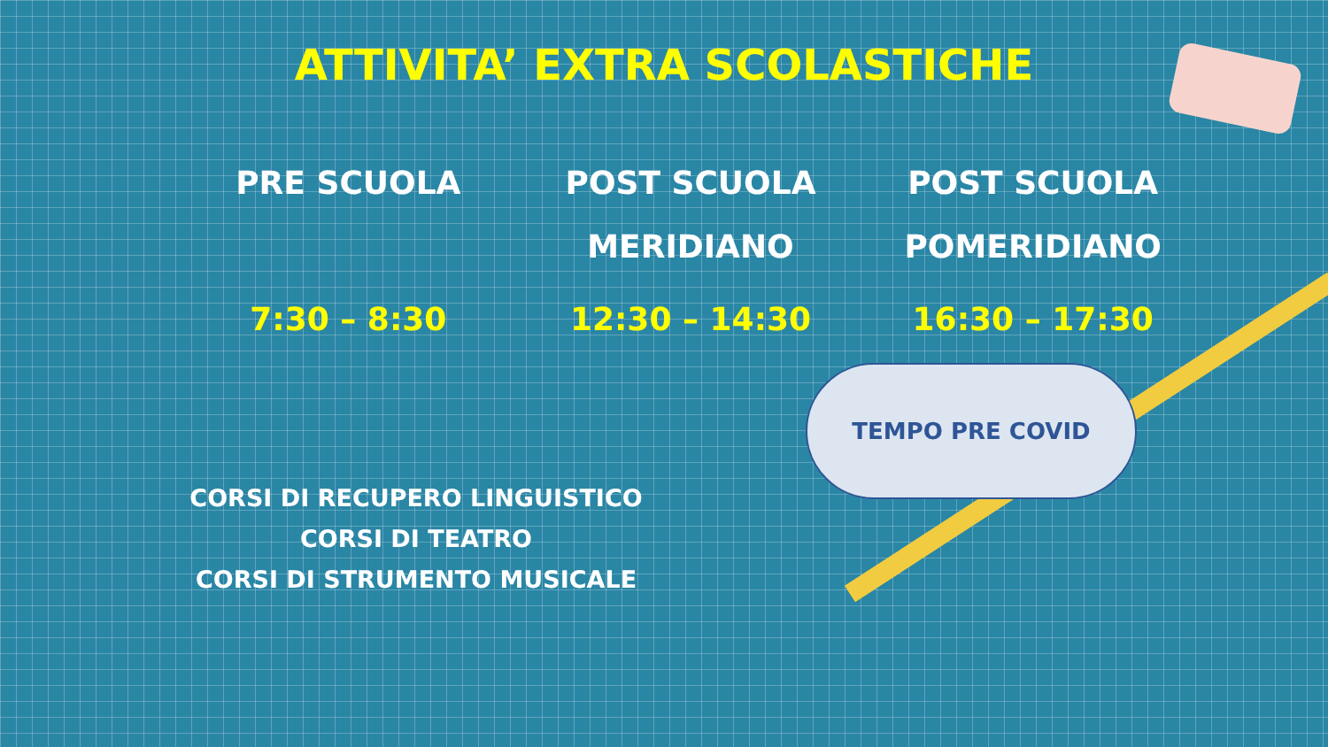ATTIVITA’ EXTRA SCOLASTICHE
PRE SCUOLA
7:30 – 8:30
POST SCUOLA
MERIDIANO
12:30 – 14:30
POST SCUOLA
POMERIDIANO
16:30 – 17:30
TEMPO PRE COVID
CORSI DI RECUPERO LINGUISTICO
CORSI DI TEATRO
CORSI DI STRUMENTO MUSICALE